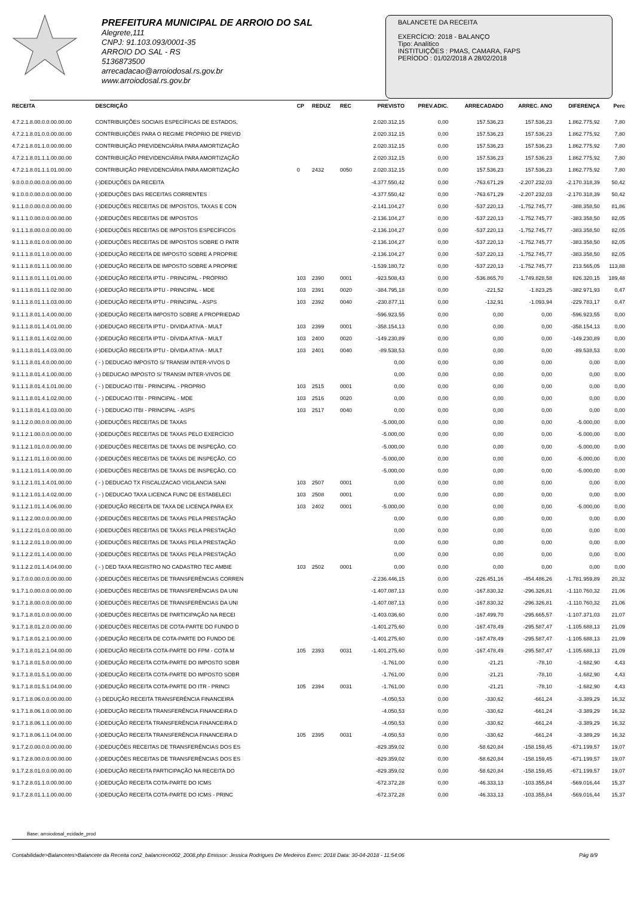PREFEITURA MUNICIPAL DE ARROIO DO SAL
Alegrete,111
CNPJ: 91.103.093/0001-35
ARROIO DO SAL - RS
5136873500
arrecadacao@arroiodosal.rs.gov.br
www.arroiodosal.rs.gov.br
BALANCETE DA RECEITA
EXERCÍCIO: 2018 - BALANÇO
Tipo: Analítico
INSTITUIÇÕES : PMAS, CAMARA, FAPS
PERÍODO : 01/02/2018 A 28/02/2018
| RECEITA | DESCRIÇÃO | CP | REDUZ | REC | PREVISTO | PREV.ADIC. | ARRECADADO | ARREC. ANO | DIFERENÇA | Perc |
| --- | --- | --- | --- | --- | --- | --- | --- | --- | --- | --- |
| 4.7.2.1.8.00.0.0.00.00.00 | CONTRIBUIÇÕES SOCIAIS ESPECÍFICAS DE ESTADOS, | | | | 2.020.312,15 | 0,00 | 157.536,23 | 157.536,23 | 1.862.775,92 | 7,80 |
| 4.7.2.1.8.01.0.0.00.00.00 | CONTRIBUIÇÕES PARA O REGIME PRÓPRIO DE PREVID | | | | 2.020.312,15 | 0,00 | 157.536,23 | 157.536,23 | 1.862.775,92 | 7,80 |
| 4.7.2.1.8.01.1.0.00.00.00 | CONTRIBUIÇÃO PREVIDENCIÁRIA PARA AMORTIZAÇÃO | | | | 2.020.312,15 | 0,00 | 157.536,23 | 157.536,23 | 1.862.775,92 | 7,80 |
| 4.7.2.1.8.01.1.1.00.00.00 | CONTRIBUIÇÃO PREVIDENCIÁRIA PARA AMORTIZAÇÃO | | | | 2.020.312,15 | 0,00 | 157.536,23 | 157.536,23 | 1.862.775,92 | 7,80 |
| 4.7.2.1.8.01.1.1.01.00.00 | CONTRIBUIÇÃO PREVIDENCIÁRIA PARA AMORTIZAÇÃO | 0 | 2432 | 0050 | 2.020.312,15 | 0,00 | 157.536,23 | 157.536,23 | 1.862.775,92 | 7,80 |
| 9.0.0.0.0.00.0.0.00.00.00 | (-)DEDUÇÕES DA RECEITA | | | | -4.377.550,42 | 0,00 | -763.671,29 | -2.207.232,03 | -2.170.318,39 | 50,42 |
| 9.1.0.0.0.00.0.0.00.00.00 | (-)DEDUÇÕES DAS RECEITAS CORRENTES | | | | -4.377.550,42 | 0,00 | -763.671,29 | -2.207.232,03 | -2.170.318,39 | 50,42 |
| 9.1.1.0.0.00.0.0.00.00.00 | (-)DEDUÇÕES RECEITAS DE IMPOSTOS, TAXAS E CON | | | | -2.141.104,27 | 0,00 | -537.220,13 | -1.752.745,77 | -388.358,50 | 81,86 |
| 9.1.1.1.0.00.0.0.00.00.00 | (-)DEDUÇÕES RECEITAS DE IMPOSTOS | | | | -2.136.104,27 | 0,00 | -537.220,13 | -1.752.745,77 | -383.358,50 | 82,05 |
| 9.1.1.1.8.00.0.0.00.00.00 | (-)DEDUÇÕES RECEITAS DE IMPOSTOS ESPECÍFICOS | | | | -2.136.104,27 | 0,00 | -537.220,13 | -1.752.745,77 | -383.358,50 | 82,05 |
| 9.1.1.1.8.01.0.0.00.00.00 | (-)DEDUÇÕES RECEITAS DE IMPOSTOS SOBRE O PATR | | | | -2.136.104,27 | 0,00 | -537.220,13 | -1.752.745,77 | -383.358,50 | 82,05 |
| 9.1.1.1.8.01.1.0.00.00.00 | (-)DEDUÇÃO RECEITA DE IMPOSTO SOBRE A PROPRIE | | | | -2.136.104,27 | 0,00 | -537.220,13 | -1.752.745,77 | -383.358,50 | 82,05 |
| 9.1.1.1.8.01.1.1.00.00.00 | (-)DEDUÇÃO RECEITA DE IMPOSTO SOBRE A PROPRIE | | | | -1.539.180,72 | 0,00 | -537.220,13 | -1.752.745,77 | 213.565,05 | 113,88 |
| 9.1.1.1.8.01.1.1.01.00.00 | (-)DEDUÇÃO RECEITA IPTU - PRINCIPAL - PRÓPRIO | 103 | 2390 | 0001 | -923.508,43 | 0,00 | -536.865,70 | -1.749.828,58 | 826.320,15 | 189,48 |
| 9.1.1.1.8.01.1.1.02.00.00 | (-)DEDUÇÃO RECEITA IPTU - PRINCIPAL - MDE | 103 | 2391 | 0020 | -384.795,18 | 0,00 | -221,52 | -1.823,25 | -382.971,93 | 0,47 |
| 9.1.1.1.8.01.1.1.03.00.00 | (-)DEDUÇÃO RECEITA IPTU - PRINCIPAL - ASPS | 103 | 2392 | 0040 | -230.877,11 | 0,00 | -132,91 | -1.093,94 | -229.783,17 | 0,47 |
| 9.1.1.1.8.01.1.4.00.00.00 | (-)DEDUÇÃO RECEITA IMPOSTO SOBRE A PROPRIEDAD | | | | -596.923,55 | 0,00 | 0,00 | 0,00 | -596.923,55 | 0,00 |
| 9.1.1.1.8.01.1.4.01.00.00 | (-)DEDUÇAO RECEITA IPTU - DIVIDA ATIVA - MULT | 103 | 2399 | 0001 | -358.154,13 | 0,00 | 0,00 | 0,00 | -358.154,13 | 0,00 |
| 9.1.1.1.8.01.1.4.02.00.00 | (-)DEDUÇÃO RECEITA IPTU - DÍVIDA ATIVA - MULT | 103 | 2400 | 0020 | -149.230,89 | 0,00 | 0,00 | 0,00 | -149.230,89 | 0,00 |
| 9.1.1.1.8.01.1.4.03.00.00 | (-)DEDUÇÃO RECEITA IPTU - DÍVIDA ATIVA - MULT | 103 | 2401 | 0040 | -89.538,53 | 0,00 | 0,00 | 0,00 | -89.538,53 | 0,00 |
| 9.1.1.1.8.01.4.0.00.00.00 | ( - ) DEDUCAO IMPOSTO S/ TRANSM INTER-VIVOS D | | | | 0,00 | 0,00 | 0,00 | 0,00 | 0,00 | 0,00 |
| 9.1.1.1.8.01.4.1.00.00.00 | (-) DEDUCAO IMPOSTO S/ TRANSM INTER-VIVOS DE | | | | 0,00 | 0,00 | 0,00 | 0,00 | 0,00 | 0,00 |
| 9.1.1.1.8.01.4.1.01.00.00 | ( - ) DEDUCAO ITBI - PRINCIPAL - PROPRIO | 103 | 2515 | 0001 | 0,00 | 0,00 | 0,00 | 0,00 | 0,00 | 0,00 |
| 9.1.1.1.8.01.4.1.02.00.00 | ( - ) DEDUCAO ITBI - PRINCIPAL - MDE | 103 | 2516 | 0020 | 0,00 | 0,00 | 0,00 | 0,00 | 0,00 | 0,00 |
| 9.1.1.1.8.01.4.1.03.00.00 | ( - ) DEDUCAO ITBI - PRINCIPAL - ASPS | 103 | 2517 | 0040 | 0,00 | 0,00 | 0,00 | 0,00 | 0,00 | 0,00 |
| 9.1.1.2.0.00.0.0.00.00.00 | (-)DEDUÇÕES RECEITAS DE TAXAS | | | | -5.000,00 | 0,00 | 0,00 | 0,00 | -5.000,00 | 0,00 |
| 9.1.1.2.1.00.0.0.00.00.00 | (-)DEDUÇÕES RECEITAS DE TAXAS PELO EXERCÍCIO | | | | -5.000,00 | 0,00 | 0,00 | 0,00 | -5.000,00 | 0,00 |
| 9.1.1.2.1.01.0.0.00.00.00 | (-)DEDUÇÕES RECEITAS DE TAXAS DE INSPEÇÃO, CO | | | | -5.000,00 | 0,00 | 0,00 | 0,00 | -5.000,00 | 0,00 |
| 9.1.1.2.1.01.1.0.00.00.00 | (-)DEDUÇÕES RECEITAS DE TAXAS DE INSPEÇÃO, CO | | | | -5.000,00 | 0,00 | 0,00 | 0,00 | -5.000,00 | 0,00 |
| 9.1.1.2.1.01.1.4.00.00.00 | (-)DEDUÇÕES RECEITAS DE TAXAS DE INSPEÇÃO, CO | | | | -5.000,00 | 0,00 | 0,00 | 0,00 | -5.000,00 | 0,00 |
| 9.1.1.2.1.01.1.4.01.00.00 | ( - ) DEDUCAO TX FISCALIZACAO VIGILANCIA SANI | 103 | 2507 | 0001 | 0,00 | 0,00 | 0,00 | 0,00 | 0,00 | 0,00 |
| 9.1.1.2.1.01.1.4.02.00.00 | ( - ) DEDUCAO TAXA LICENCA FUNC DE ESTABELECI | 103 | 2508 | 0001 | 0,00 | 0,00 | 0,00 | 0,00 | 0,00 | 0,00 |
| 9.1.1.2.1.01.1.4.06.00.00 | (-)DEDUÇÃO RECEITA DE TAXA DE LICENÇA PARA EX | 103 | 2402 | 0001 | -5.000,00 | 0,00 | 0,00 | 0,00 | -5.000,00 | 0,00 |
| 9.1.1.2.2.00.0.0.00.00.00 | (-)DEDUÇÕES RECEITAS DE TAXAS PELA PRESTAÇÃO | | | | 0,00 | 0,00 | 0,00 | 0,00 | 0,00 | 0,00 |
| 9.1.1.2.2.01.0.0.00.00.00 | (-)DEDUÇÕES RECEITAS DE TAXAS PELA PRESTAÇÃO | | | | 0,00 | 0,00 | 0,00 | 0,00 | 0,00 | 0,00 |
| 9.1.1.2.2.01.1.0.00.00.00 | (-)DEDUÇÕES RECEITAS DE TAXAS PELA PRESTAÇÃO | | | | 0,00 | 0,00 | 0,00 | 0,00 | 0,00 | 0,00 |
| 9.1.1.2.2.01.1.4.00.00.00 | (-)DEDUÇÕES RECEITAS DE TAXAS PELA PRESTAÇÃO | | | | 0,00 | 0,00 | 0,00 | 0,00 | 0,00 | 0,00 |
| 9.1.1.2.2.01.1.4.04.00.00 | ( - ) DED TAXA REGISTRO NO CADASTRO TEC AMBIE | 103 | 2502 | 0001 | 0,00 | 0,00 | 0,00 | 0,00 | 0,00 | 0,00 |
| 9.1.7.0.0.00.0.0.00.00.00 | (-)DEDUÇÕES RECEITAS DE TRANSFERÊNCIAS CORREN | | | | -2.236.446,15 | 0,00 | -226.451,16 | -454.486,26 | -1.781.959,89 | 20,32 |
| 9.1.7.1.0.00.0.0.00.00.00 | (-)DEDUÇÕES RECEITAS DE TRANSFERÊNCIAS DA UNI | | | | -1.407.087,13 | 0,00 | -167.830,32 | -296.326,81 | -1.110.760,32 | 21,06 |
| 9.1.7.1.8.00.0.0.00.00.00 | (-)DEDUÇÕES RECEITAS DE TRANSFERÊNCIAS DA UNI | | | | -1.407.087,13 | 0,00 | -167.830,32 | -296.326,81 | -1.110.760,32 | 21,06 |
| 9.1.7.1.8.01.0.0.00.00.00 | (-)DEDUÇÕES RECEITAS DE PARTICIPAÇÃO NA RECEI | | | | -1.403.036,60 | 0,00 | -167.499,70 | -295.665,57 | -1.107.371,03 | 21,07 |
| 9.1.7.1.8.01.2.0.00.00.00 | (-)DEDUÇÕES RECEITAS DE COTA-PARTE DO FUNDO D | | | | -1.401.275,60 | 0,00 | -167.478,49 | -295.587,47 | -1.105.688,13 | 21,09 |
| 9.1.7.1.8.01.2.1.00.00.00 | (-)DEDUÇÃO RECEITA DE COTA-PARTE DO FUNDO DE | | | | -1.401.275,60 | 0,00 | -167.478,49 | -295.587,47 | -1.105.688,13 | 21,09 |
| 9.1.7.1.8.01.2.1.04.00.00 | (-)DEDUÇÃO RECEITA COTA-PARTE DO FPM - COTA M | 105 | 2393 | 0031 | -1.401.275,60 | 0,00 | -167.478,49 | -295.587,47 | -1.105.688,13 | 21,09 |
| 9.1.7.1.8.01.5.0.00.00.00 | (-)DEDUÇÃO RECEITA COTA-PARTE DO IMPOSTO SOBR | | | | -1.761,00 | 0,00 | -21,21 | -78,10 | -1.682,90 | 4,43 |
| 9.1.7.1.8.01.5.1.00.00.00 | (-)DEDUÇÃO RECEITA COTA-PARTE DO IMPOSTO SOBR | | | | -1.761,00 | 0,00 | -21,21 | -78,10 | -1.682,90 | 4,43 |
| 9.1.7.1.8.01.5.1.04.00.00 | (-)DEDUÇÃO RECEITA COTA-PARTE DO ITR - PRINCI | 105 | 2394 | 0031 | -1.761,00 | 0,00 | -21,21 | -78,10 | -1.682,90 | 4,43 |
| 9.1.7.1.8.06.0.0.00.00.00 | (-) DEDUÇÃO RECEITA TRANSFERÊNCIA FINANCEIRA | | | | -4.050,53 | 0,00 | -330,62 | -661,24 | -3.389,29 | 16,32 |
| 9.1.7.1.8.06.1.0.00.00.00 | (-)DEDUÇÃO RECEITA TRANSFERÊNCIA FINANCEIRA D | | | | -4.050,53 | 0,00 | -330,62 | -661,24 | -3.389,29 | 16,32 |
| 9.1.7.1.8.06.1.1.00.00.00 | (-)DEDUÇÃO RECEITA TRANSFERÊNCIA FINANCEIRA D | | | | -4.050,53 | 0,00 | -330,62 | -661,24 | -3.389,29 | 16,32 |
| 9.1.7.1.8.06.1.1.04.00.00 | (-)DEDUÇÃO RECEITA TRANSFERÊNCIA FINANCEIRA D | 105 | 2395 | 0031 | -4.050,53 | 0,00 | -330,62 | -661,24 | -3.389,29 | 16,32 |
| 9.1.7.2.0.00.0.0.00.00.00 | (-)DEDUÇÕES RECEITAS DE TRANSFERÊNCIAS DOS ES | | | | -829.359,02 | 0,00 | -58.620,84 | -158.159,45 | -671.199,57 | 19,07 |
| 9.1.7.2.8.00.0.0.00.00.00 | (-)DEDUÇÕES RECEITAS DE TRANSFERÊNCIAS DOS ES | | | | -829.359,02 | 0,00 | -58.620,84 | -158.159,45 | -671.199,57 | 19,07 |
| 9.1.7.2.8.01.0.0.00.00.00 | (-)DEDUÇÃO RECEITA PARTICIPAÇÃO NA RECEITA DO | | | | -829.359,02 | 0,00 | -58.620,84 | -158.159,45 | -671.199,57 | 19,07 |
| 9.1.7.2.8.01.1.0.00.00.00 | (-)DEDUÇÃO RECEITA COTA-PARTE DO ICMS | | | | -672.372,28 | 0,00 | -46.333,13 | -103.355,84 | -569.016,44 | 15,37 |
| 9.1.7.2.8.01.1.1.00.00.00 | (-)DEDUÇÃO RECEITA COTA-PARTE DO ICMS - PRINC | | | | -672.372,28 | 0,00 | -46.333,13 | -103.355,84 | -569.016,44 | 15,37 |
Base: arroiodosal_ecidade_prod
Contabilidade>Balancetes>Balancete da Receita con2_balancrece002_2008.php Emissor: Jessica Rodrigues De Medeiros Exerc: 2018 Data: 30-04-2018 - 11:54:06 Pág 8/9